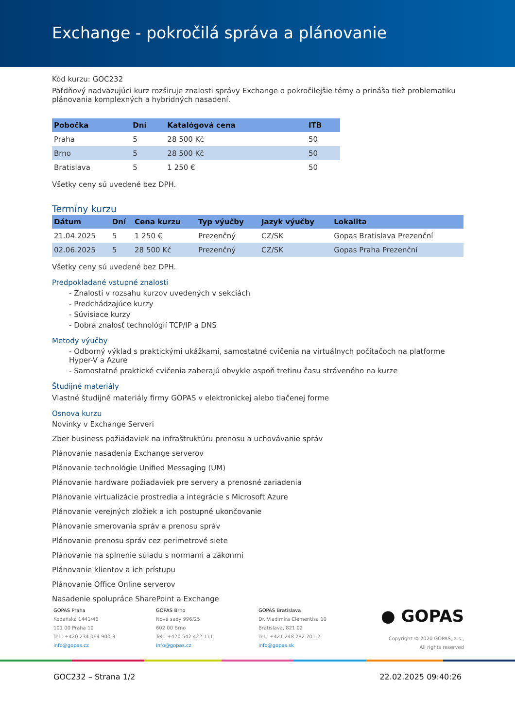Exchange - pokročilá správa a plánovanie
Kód kurzu: GOC232
Päťdňový nadväzujúci kurz rozširuje znalosti správy Exchange o pokročilejšie témy a prináša tiež problematiku plánovania komplexných a hybridných nasadení.
| Pobočka | Dní | Katalógová cena | ITB |
| --- | --- | --- | --- |
| Praha | 5 | 28 500 Kč | 50 |
| Brno | 5 | 28 500 Kč | 50 |
| Bratislava | 5 | 1 250 € | 50 |
Všetky ceny sú uvedené bez DPH.
Termíny kurzu
| Dátum | Dní | Cena kurzu | Typ výučby | Jazyk výučby | Lokalita |
| --- | --- | --- | --- | --- | --- |
| 21.04.2025 | 5 | 1 250 € | Prezenčný | CZ/SK | Gopas Bratislava Prezenční |
| 02.06.2025 | 5 | 28 500 Kč | Prezenčný | CZ/SK | Gopas Praha Prezenční |
Všetky ceny sú uvedené bez DPH.
Predpokladané vstupné znalosti
- Znalosti v rozsahu kurzov uvedených v sekciách
- Predchádzajúce kurzy
- Súvisiace kurzy
- Dobrá znalosť technológií TCP/IP a DNS
Metody výučby
- Odborný výklad s praktickými ukážkami, samostatné cvičenia na virtuálnych počítačoch na platforme Hyper-V a Azure
- Samostatné praktické cvičenia zaberajú obvykle aspoň tretinu času stráveného na kurze
Študijné materiály
Vlastné študijné materiály firmy GOPAS v elektronickej alebo tlačenej forme
Osnova kurzu
Novinky v Exchange Serveri
Zber business požiadaviek na infraštruktúru prenosu a uchovávanie správ
Plánovanie nasadenia Exchange serverov
Plánovanie technológie Unified Messaging (UM)
Plánovanie hardware požiadaviek pre servery a prenosné zariadenia
Plánovanie virtualizácie prostredia a integrácie s Microsoft Azure
Plánovanie verejných zložiek a ich postupné ukončovanie
Plánovanie smerovania správ a prenosu správ
Plánovanie prenosu správ cez perimetrové siete
Plánovanie na splnenie súladu s normami a zákonmi
Plánovanie klientov a ich prístupu
Plánovanie Office Online serverov
Nasadenie spolupráce SharePoint a Exchange
GOPAS Praha
Kodaňská 1441/46
101 00 Praha 10
Tel.: +420 234 064 900-3
info@gopas.cz
GOPAS Brno
Nové sady 996/25
602 00 Brno
Tel.: +420 542 422 111
info@gopas.cz
GOPAS Bratislava
Dr. Vladimíra Clementisa 10
Bratislava, 821 02
Tel.: +421 248 282 701-2
info@gopas.sk
● GOPAS
Copyright © 2020 GOPAS, a.s.,
All rights reserved
GOC232 – Strana 1/2 22.02.2025 09:40:26